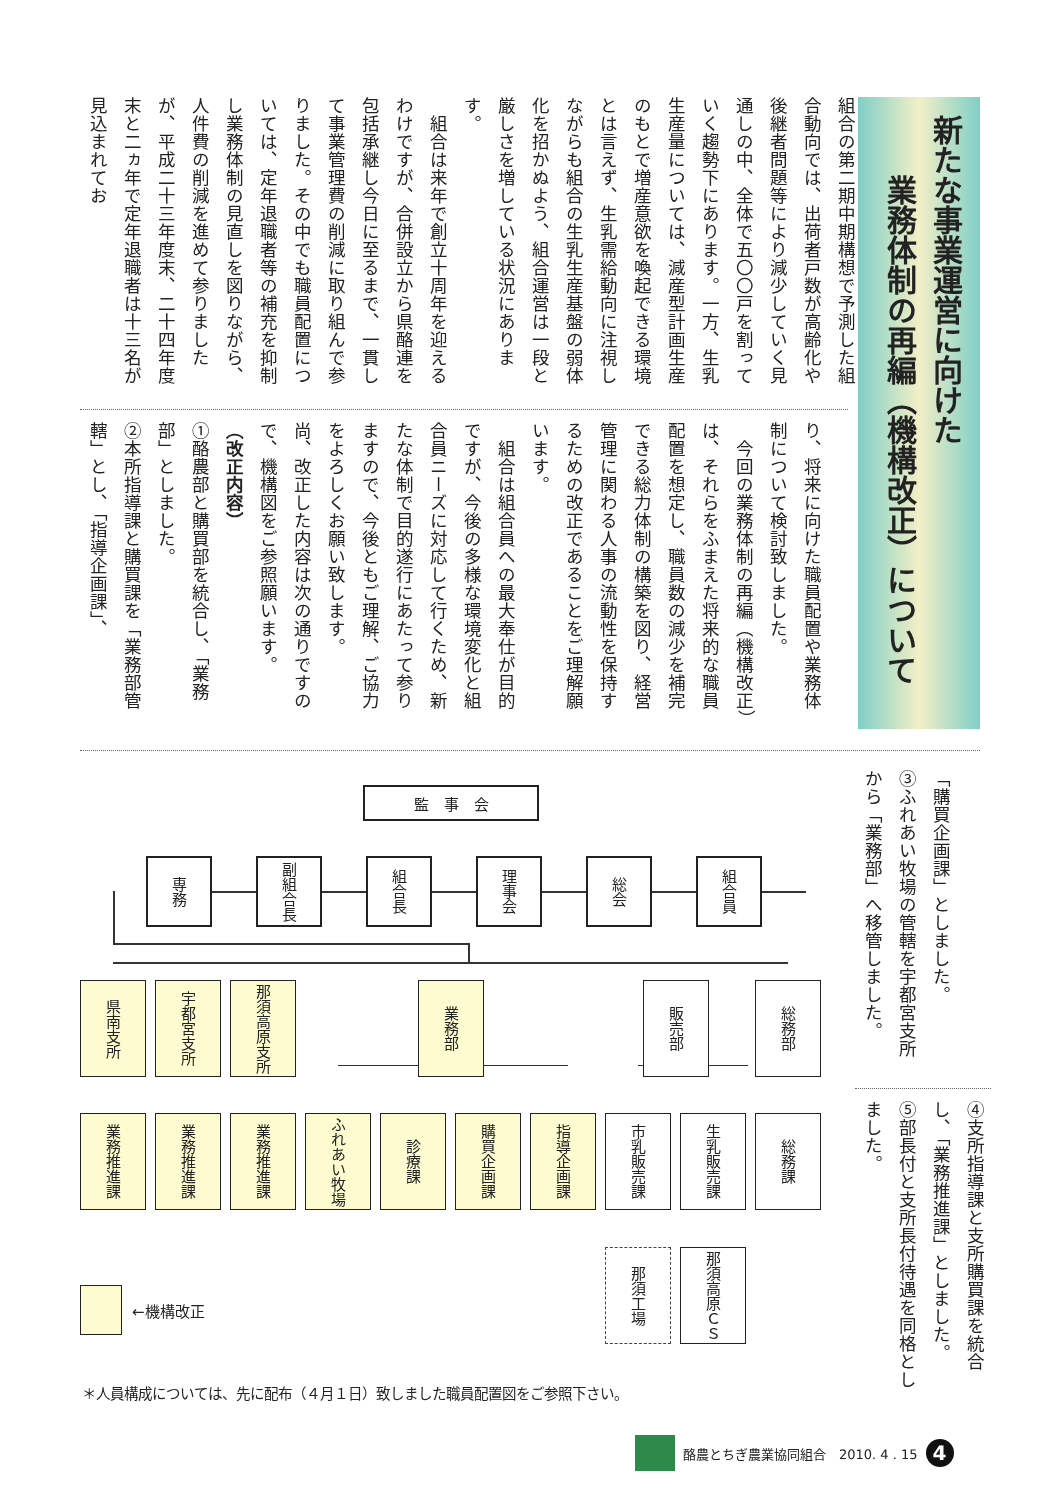新たな事業運営に向けた
業務体制の再編（機構改正）について
組合の第二期中期構想で予測した組合動向では、出荷者戸数が高齢化や後継者問題等により減少していく見通しの中、全体で五〇〇戸を割っていく趨勢下にあります。一方、生乳生産量については、減産型計画生産のもとで増産意欲を喚起できる環境とは言えず、生乳需給動向に注視しながらも組合の生乳生産基盤の弱体化を招かぬよう、組合運営は一段と厳しさを増している状況にあります。
　組合は来年で創立十周年を迎えるわけですが、合併設立から県酪連を包括承継し今日に至るまで、一貫して事業管理費の削減に取り組んで参りました。その中でも職員配置については、定年退職者等の補充を抑制し業務体制の見直しを図りながら、人件費の削減を進めて参りましたが、平成二十三年度末、二十四年度末と二ヵ年で定年退職者は十三名が見込まれてお
り、将来に向けた職員配置や業務体制について検討致しました。
　今回の業務体制の再編（機構改正）は、それらをふまえた将来的な職員配置を想定し、職員数の減少を補完できる総力体制の構築を図り、経営管理に関わる人事の流動性を保持するための改正であることをご理解願います。
　組合は組合員への最大奉仕が目的ですが、今後の多様な環境変化と組合員ニーズに対応して行くため、新たな体制で目的遂行にあたって参りますので、今後ともご理解、ご協力をよろしくお願い致します。
尚、改正した内容は次の通りですので、機構図をご参照願います。
（改正内容）
①酪農部と購買部を統合し、「業務部」としました。
②本所指導課と購買課を「業務部管轄」とし、「指導企画課」、
「購買企画課」としました。
③ふれあい牧場の管轄を宇都宮支所から「業務部」へ移管しました。
④支所指導課と支所購買課を統合し、「業務推進課」としました。
⑤部長付と支所長付待遇を同格としました。
監　事　会
専務
副組合長
組合長
理事会
総会
組合員
県南支所
宇都宮支所
那須高原支所
業務部
販売部
総務部
業務推進課
業務推進課
業務推進課
ふれあい牧場
診療課
購買企画課
指導企画課
市乳販売課
生乳販売課
総務課
那須工場
那須高原ＣＳ
←機構改正
＊人員構成については、先に配布（４月１日）致しました職員配置図をご参照下さい。
酪農とちぎ農業協同組合　2010. 4 . 15
4